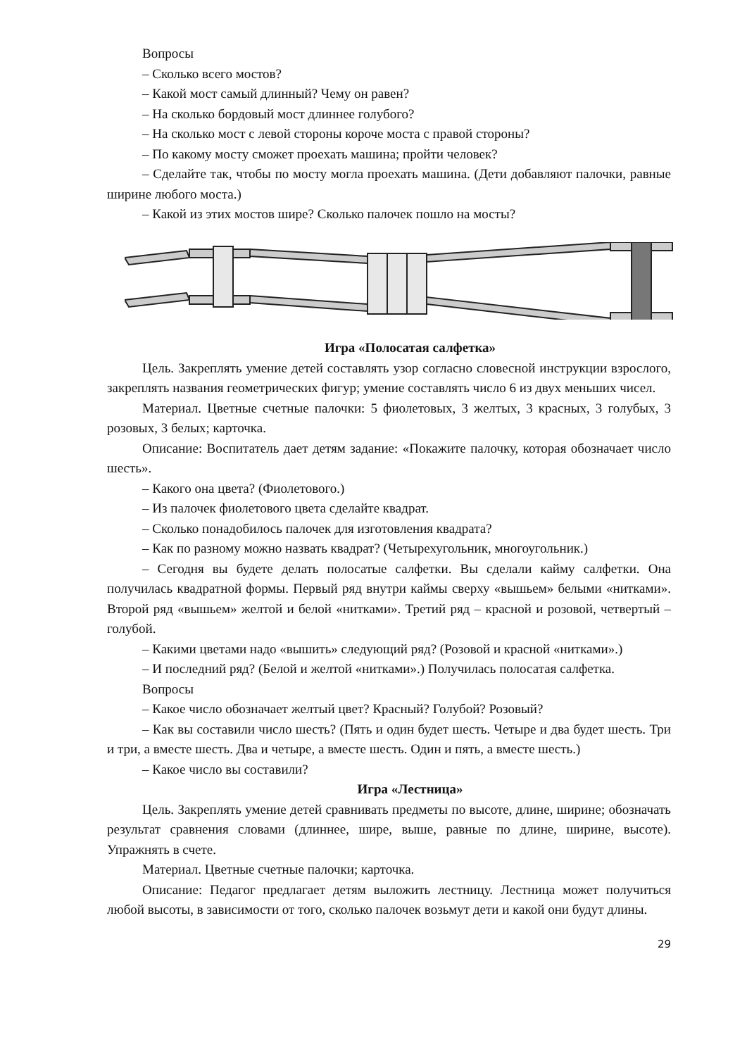Вопросы
– Сколько всего мостов?
– Какой мост самый длинный? Чему он равен?
– На сколько бордовый мост длиннее голубого?
– На сколько мост с левой стороны короче моста с правой стороны?
– По какому мосту сможет проехать машина; пройти человек?
– Сделайте так, чтобы по мосту могла проехать машина. (Дети добавляют палочки, равные ширине любого моста.)
– Какой из этих мостов шире? Сколько палочек пошло на мосты?
Игра «Полосатая салфетка»
Цель. Закреплять умение детей составлять узор согласно словесной инструкции взрослого, закреплять названия геометрических фигур; умение составлять число 6 из двух меньших чисел.
Материал. Цветные счетные палочки: 5 фиолетовых, 3 желтых, 3 красных, 3 голубых, 3 розовых, 3 белых; карточка.
Описание: Воспитатель дает детям задание: «Покажите палочку, которая обозначает число шесть».
– Какого она цвета? (Фиолетового.)
– Из палочек фиолетового цвета сделайте квадрат.
– Сколько понадобилось палочек для изготовления квадрата?
– Как по разному можно назвать квадрат? (Четырехугольник, многоугольник.)
– Сегодня вы будете делать полосатые салфетки. Вы сделали кайму салфетки. Она получилась квадратной формы. Первый ряд внутри каймы сверху «вышьем» белыми «нитками». Второй ряд «вышьем» желтой и белой «нитками». Третий ряд – красной и розовой, четвертый – голубой.
– Какими цветами надо «вышить» следующий ряд? (Розовой и красной «нитками».)
– И последний ряд? (Белой и желтой «нитками».) Получилась полосатая салфетка.
Вопросы
– Какое число обозначает желтый цвет? Красный? Голубой? Розовый?
– Как вы составили число шесть? (Пять и один будет шесть. Четыре и два будет шесть. Три и три, а вместе шесть. Два и четыре, а вместе шесть. Один и пять, а вместе шесть.)
– Какое число вы составили?
Игра «Лестница»
Цель. Закреплять умение детей сравнивать предметы по высоте, длине, ширине; обозначать результат сравнения словами (длиннее, шире, выше, равные по длине, ширине, высоте). Упражнять в счете.
Материал. Цветные счетные палочки; карточка.
Описание: Педагог предлагает детям выложить лестницу. Лестница может получиться любой высоты, в зависимости от того, сколько палочек возьмут дети и какой они будут длины.
29